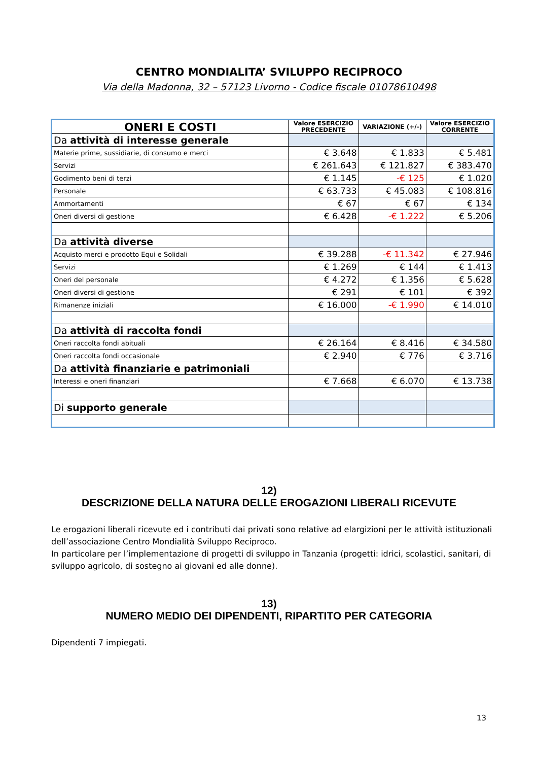CENTRO MONDIALITA’ SVILUPPO RECIPROCO
Via della Madonna, 32 – 57123 Livorno - Codice fiscale 01078610498
| ONERI E COSTI | Valore ESERCIZIO PRECEDENTE | VARIAZIONE (+/-) | Valore ESERCIZIO CORRENTE |
| --- | --- | --- | --- |
| Da attività di interesse generale | | | |
| Materie prime, sussidiarie, di consumo e merci | € 3.648 | € 1.833 | € 5.481 |
| Servizi | € 261.643 | € 121.827 | € 383.470 |
| Godimento beni di terzi | € 1.145 | -€ 125 | € 1.020 |
| Personale | € 63.733 | € 45.083 | € 108.816 |
| Ammortamenti | € 67 | € 67 | € 134 |
| Oneri diversi di gestione | € 6.428 | -€ 1.222 | € 5.206 |
| Da attività diverse | | | |
| Acquisto merci e prodotto Equi e Solidali | € 39.288 | -€ 11.342 | € 27.946 |
| Servizi | € 1.269 | € 144 | € 1.413 |
| Oneri del personale | € 4.272 | € 1.356 | € 5.628 |
| Oneri diversi di gestione | € 291 | € 101 | € 392 |
| Rimanenze iniziali | € 16.000 | -€ 1.990 | € 14.010 |
| Da attività di raccolta fondi | | | |
| Oneri raccolta fondi abituali | € 26.164 | € 8.416 | € 34.580 |
| Oneri raccolta fondi occasionale | € 2.940 | € 776 | € 3.716 |
| Da attività finanziarie e patrimoniali | | | |
| Interessi e oneri finanziari | € 7.668 | € 6.070 | € 13.738 |
| Di supporto generale | | | |
12)
DESCRIZIONE DELLA NATURA DELLE EROGAZIONI LIBERALI RICEVUTE
Le erogazioni liberali ricevute ed i contributi dai privati sono relative ad elargizioni per le attività istituzionali dell’associazione Centro Mondialità Sviluppo Reciproco.
In particolare per l’implementazione di progetti di sviluppo in Tanzania (progetti: idrici, scolastici, sanitari, di sviluppo agricolo, di sostegno ai giovani ed alle donne).
13)
NUMERO MEDIO DEI DIPENDENTI, RIPARTITO PER CATEGORIA
Dipendenti 7 impiegati.
13